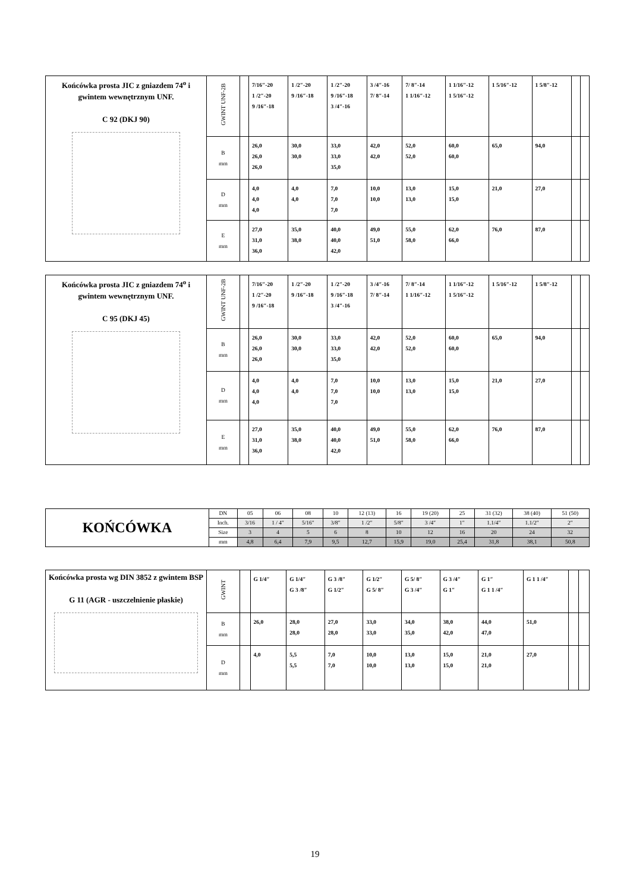| Końcówka prosta JIC z gniazdem 74<sup>o</sup> i gwintem wewnętrznym UNF. C 92 (DKJ 90) | GWINT UNF-2B | | 7/16″-20 1 /2″-20 9 /16″-18 | 1 /2″-20 9 /16″-18 | 1 /2″-20 9 /16″-18 3 /4″-16 | 3 /4″-16 7/ 8″-14 | 7/ 8″-14 1 1/16″-12 | 1 1/16″-12 1 5/16″-12 | 1 5/16″-12 | 1 5/8″-12 | | |
| | B mm | | 26,0 26,0 26,0 | 30,0 30,0 | 33,0 33,0 35,0 | 42,0 42,0 | 52,0 52,0 | 60,0 60,0 | 65,0 | 94,0 | | |
| | D mm | | 4,0 4,0 4,0 | 4,0 4,0 | 7,0 7,0 7,0 | 10,0 10,0 | 13,0 13,0 | 15,0 15,0 | 21,0 | 27,0 | | |
| | E mm | | 27,0 31,0 36,0 | 35,0 38,0 | 40,0 40,0 42,0 | 49,0 51,0 | 55,0 58,0 | 62,0 66,0 | 76,0 | 87,0 | | |
| Końcówka prosta JIC z gniazdem 74<sup>o</sup> i gwintem wewnętrznym UNF. C 95 (DKJ 45) | GWINT UNF-2B | | 7/16″-20 1 /2″-20 9 /16″-18 | 1 /2″-20 9 /16″-18 | 1 /2″-20 9 /16″-18 3 /4″-16 | 3 /4″-16 7/ 8″-14 | 7/ 8″-14 1 1/16″-12 | 1 1/16″-12 1 5/16″-12 | 1 5/16″-12 | 1 5/8″-12 | | |
| | B mm | | 26,0 26,0 26,0 | 30,0 30,0 | 33,0 33,0 35,0 | 42,0 42,0 | 52,0 52,0 | 60,0 60,0 | 65,0 | 94,0 | | |
| | D mm | | 4,0 4,0 4,0 | 4,0 4,0 | 7,0 7,0 7,0 | 10,0 10,0 | 13,0 13,0 | 15,0 15,0 | 21,0 | 27,0 | | |
| | E mm | | 27,0 31,0 36,0 | 35,0 38,0 | 40,0 40,0 42,0 | 49,0 51,0 | 55,0 58,0 | 62,0 66,0 | 76,0 | 87,0 | | |
| KOŃCÓWKA | DN | 05 | 06 | 08 | 10 | 12 (13) | 16 | 19 (20) | 25 | 31 (32) | 38 (40) | 51 (50) |
| | Inch. | 3/16 | 1 / 4″ | 5/16″ | 3/8″ | 1 /2″ | 5/8″ | 3 /4″ | 1″ | 1.1/4″ | 1.1/2″ | 2″ |
| | Size | 3 | 4 | 5 | 6 | 8 | 10 | 12 | 16 | 20 | 24 | 32 |
| | mm | 4,8 | 6,4 | 7,9 | 9,5 | 12,7 | 15,9 | 19,0 | 25,4 | 31,8 | 38,1 | 50,8 |
| Końcówka prosta wg DIN 3852 z gwintem BSP G 11 (AGR - uszczelnienie płaskie) | GWINT | | G 1/4″ | G 1/4″ G 3 /8″ | G 3 /8″ G 1/2″ | G 1/2″ G 5/ 8″ | G 5/ 8″ G 3 /4″ | G 3 /4″ G 1″ | G 1″ G 1 1 /4″ | G 1 1 /4″ | | |
| | B mm | | 26,0 | 28,0 28,0 | 27,0 28,0 | 33,0 33,0 | 34,0 35,0 | 38,0 42,0 | 44,0 47,0 | 51,0 | | |
| | D mm | | 4,0 | 5,5 5,5 | 7,0 7,0 | 10,0 10,0 | 13,0 13,0 | 15,0 15,0 | 21,0 21,0 | 27,0 | | |
19